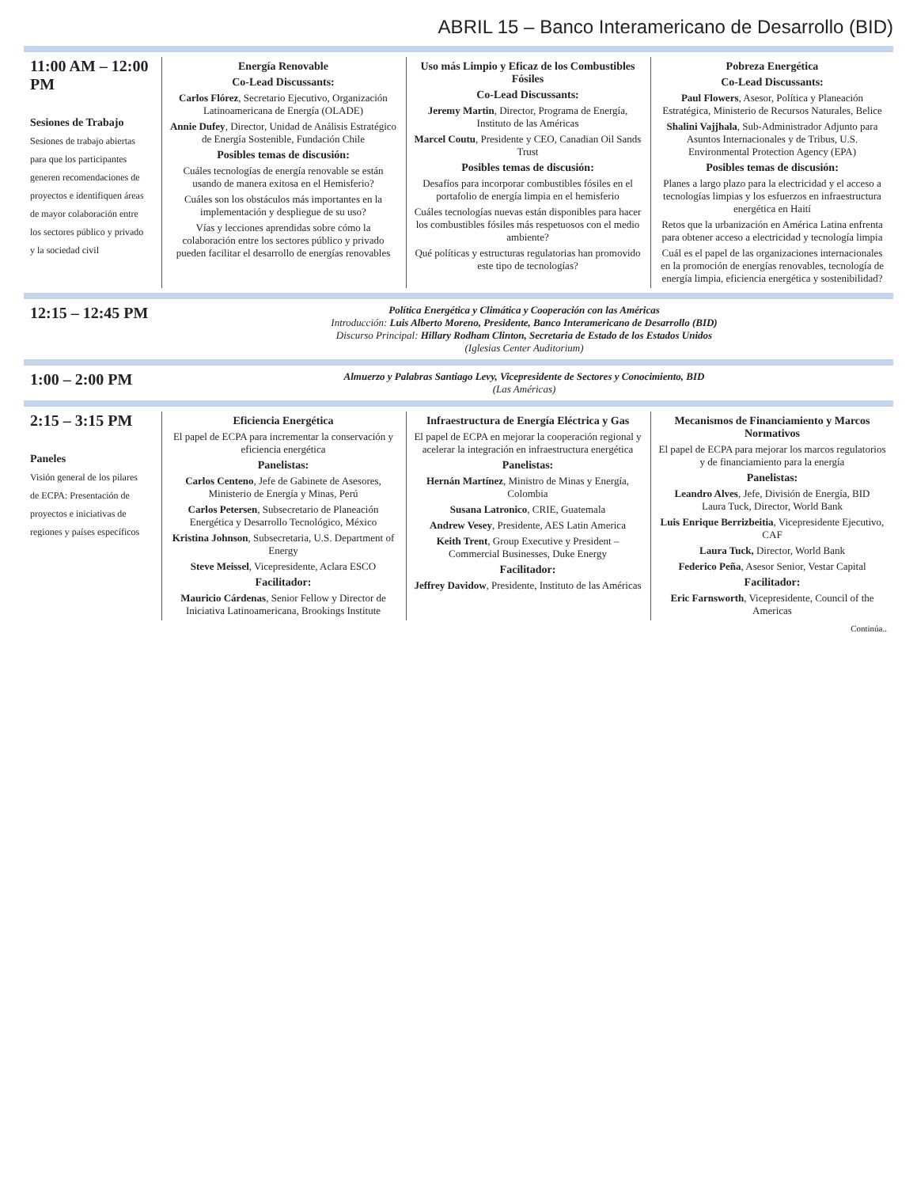ABRIL 15 – Banco Interamericano de Desarrollo (BID)
| 11:00 AM – 12:00 PM Sesiones de Trabajo Sesiones de trabajo abiertas para que los participantes generen recomendaciones de proyectos e identifiquen áreas de mayor colaboración entre los sectores público y privado y la sociedad civil | Energía Renovable Co-Lead Discussants: Carlos Flórez , Secretario Ejecutivo, Organización Latinoamericana de Energía (OLADE) Annie Dufey , Director, Unidad de Análisis Estratégico de Energía Sostenible, Fundación Chile Posibles temas de discusión: Cuáles tecnologías de energía renovable se están usando de manera exitosa en el Hemisferio? Cuáles son los obstáculos más importantes en la implementación y despliegue de su uso? Vías y lecciones aprendidas sobre cómo la colaboración entre los sectores público y privado pueden facilitar el desarrollo de energías renovables Uso más Limpio y Eficaz de los Combustibles Fósiles Co-Lead Discussants: Jeremy Martin , Director, Programa de Energía, Instituto de las Américas Marcel Coutu , Presidente y CEO, Canadian Oil Sands Trust Posibles temas de discusión: Desafíos para incorporar combustibles fósiles en el portafolio de energía limpia en el hemisferio Cuáles tecnologías nuevas están disponibles para hacer los combustibles fósiles más respetuosos con el medio ambiente? Qué políticas y estructuras regulatorias han promovido este tipo de tecnologías? Pobreza Energética Co-Lead Discussants: Paul Flowers , Asesor, Política y Planeación Estratégica, Ministerio de Recursos Naturales, Belice Shalini Vajjhala , Sub-Administrador Adjunto para Asuntos Internacionales y de Tribus, U.S. Environmental Protection Agency (EPA) Posibles temas de discusión: Planes a largo plazo para la electricidad y el acceso a tecnologías limpias y los esfuerzos en infraestructura energética en Haití Retos que la urbanización en América Latina enfrenta para obtener acceso a electricidad y tecnología limpia Cuál es el papel de las organizaciones internacionales en la promoción de energías renovables, tecnología de energía limpia, eficiencia energética y sostenibilidad? |
| 12:15 – 12:45 PM | Política Energética y Climática y Cooperación con las Américas Introducción: Luis Alberto Moreno, Presidente, Banco Interamericano de Desarrollo (BID) Discurso Principal: Hillary Rodham Clinton, Secretaria de Estado de los Estados Unidos (Iglesias Center Auditorium) |
| 1:00 – 2:00 PM | Almuerzo y Palabras Santiago Levy, Vicepresidente de Sectores y Conocimiento, BID (Las Américas) |
| 2:15 – 3:15 PM Paneles Visión general de los pilares de ECPA: Presentación de proyectos e iniciativas de regiones y países específicos | Eficiencia Energética El papel de ECPA para incrementar la conservación y eficiencia energética Panelistas: Carlos Centeno , Jefe de Gabinete de Asesores, Ministerio de Energía y Minas, Perú Carlos Petersen , Subsecretario de Planeación Energética y Desarrollo Tecnológico, México Kristina Johnson , Subsecretaria, U.S. Department of Energy Steve Meissel , Vicepresidente, Aclara ESCO Facilitador: Mauricio Cárdenas , Senior Fellow y Director de Iniciativa Latinoamericana, Brookings Institute Infraestructura de Energía Eléctrica y Gas El papel de ECPA en mejorar la cooperación regional y acelerar la integración en infraestructura energética Panelistas: Hernán Martínez , Ministro de Minas y Energía, Colombia Susana Latronico , CRIE, Guatemala Andrew Vesey , Presidente, AES Latin America Keith Trent , Group Executive y President – Commercial Businesses, Duke Energy Facilitador: Jeffrey Davidow , Presidente, Instituto de las Américas Mecanismos de Financiamiento y Marcos Normativos El papel de ECPA para mejorar los marcos regulatorios y de financiamiento para la energía Panelistas: Leandro Alves , Jefe, División de Energía, BID Laura Tuck, Director, World Bank Luis Enrique Berrizbeitia , Vicepresidente Ejecutivo, CAF Laura Tuck, Director, World Bank Federico Peña , Asesor Senior, Vestar Capital Facilitador: Eric Farnsworth , Vicepresidente, Council of the Americas Continúa.. |